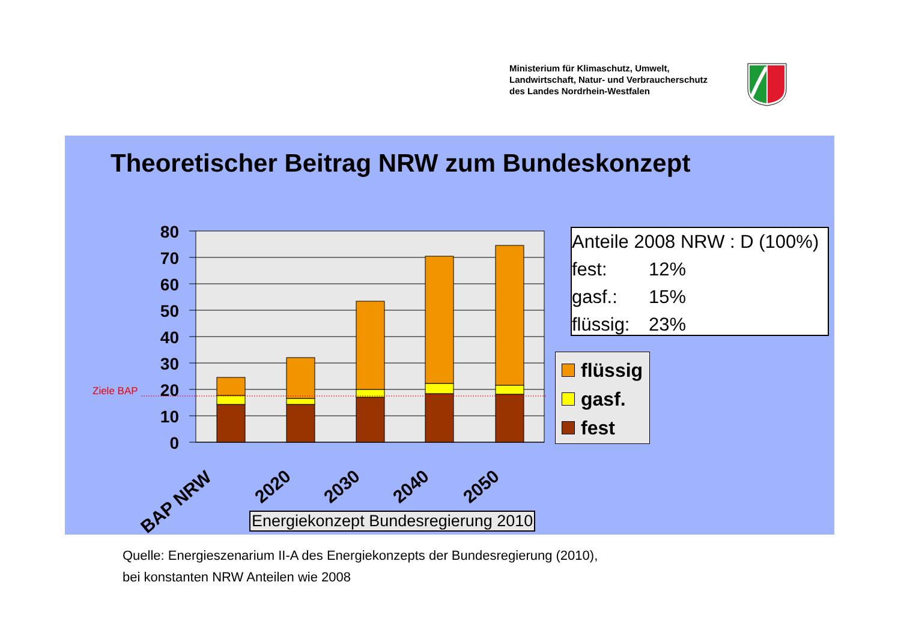Ministerium für Klimaschutz, Umwelt,
Landwirtschaft, Natur- und Verbraucherschutz
des Landes Nordrhein-Westfalen
Theoretischer Beitrag NRW zum Bundeskonzept
80
70
60
50
40
30
20
10
0
Ziele BAP
BAP NRW
2020
2030
2040
2050
Anteile 2008 NRW : D (100%)
fest: 12%
gasf.: 15%
flüssig: 23%
flüssig
gasf.
fest
Energiekonzept Bundesregierung 2010
Quelle: Energieszenarium II-A des Energiekonzepts der Bundesregierung (2010),
bei konstanten NRW Anteilen wie 2008